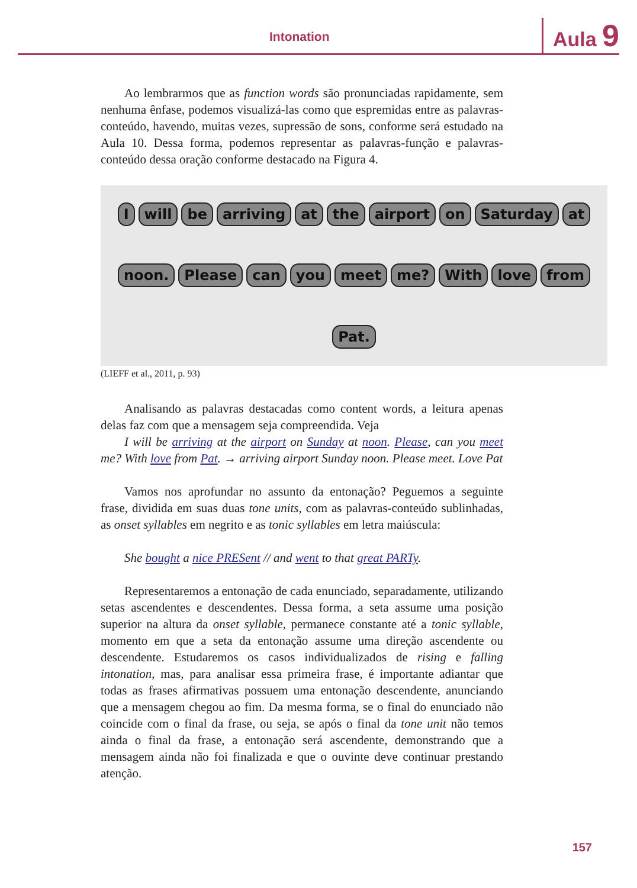Intonation Aula 9
Ao lembrarmos que as function words são pronunciadas rapidamente, sem nenhuma ênfase, podemos visualizá-las como que espremidas entre as palavras-conteúdo, havendo, muitas vezes, supressão de sons, conforme será estudado na Aula 10. Dessa forma, podemos representar as palavras-função e palavras-conteúdo dessa oração conforme destacado na Figura 4.
I will be arriving at the airport on Saturday at noon. Please can you meet me? With love from Pat.
(LIEFF et al., 2011, p. 93)
Analisando as palavras destacadas como content words, a leitura apenas delas faz com que a mensagem seja compreendida. Veja
I will be arriving at the airport on Sunday at noon. Please, can you meet me? With love from Pat. → arriving airport Sunday noon. Please meet. Love Pat
Vamos nos aprofundar no assunto da entonação? Peguemos a seguinte frase, dividida em suas duas tone units, com as palavras-conteúdo sublinhadas, as onset syllables em negrito e as tonic syllables em letra maiúscula:
She bought a nice PRESent // and went to that great PARTy.
Representaremos a entonação de cada enunciado, separadamente, utilizando setas ascendentes e descendentes. Dessa forma, a seta assume uma posição superior na altura da onset syllable, permanece constante até a tonic syllable, momento em que a seta da entonação assume uma direção ascendente ou descendente. Estudaremos os casos individualizados de rising e falling intonation, mas, para analisar essa primeira frase, é importante adiantar que todas as frases afirmativas possuem uma entonação descendente, anunciando que a mensagem chegou ao fim. Da mesma forma, se o final do enunciado não coincide com o final da frase, ou seja, se após o final da tone unit não temos ainda o final da frase, a entonação será ascendente, demonstrando que a mensagem ainda não foi finalizada e que o ouvinte deve continuar prestando atenção.
157